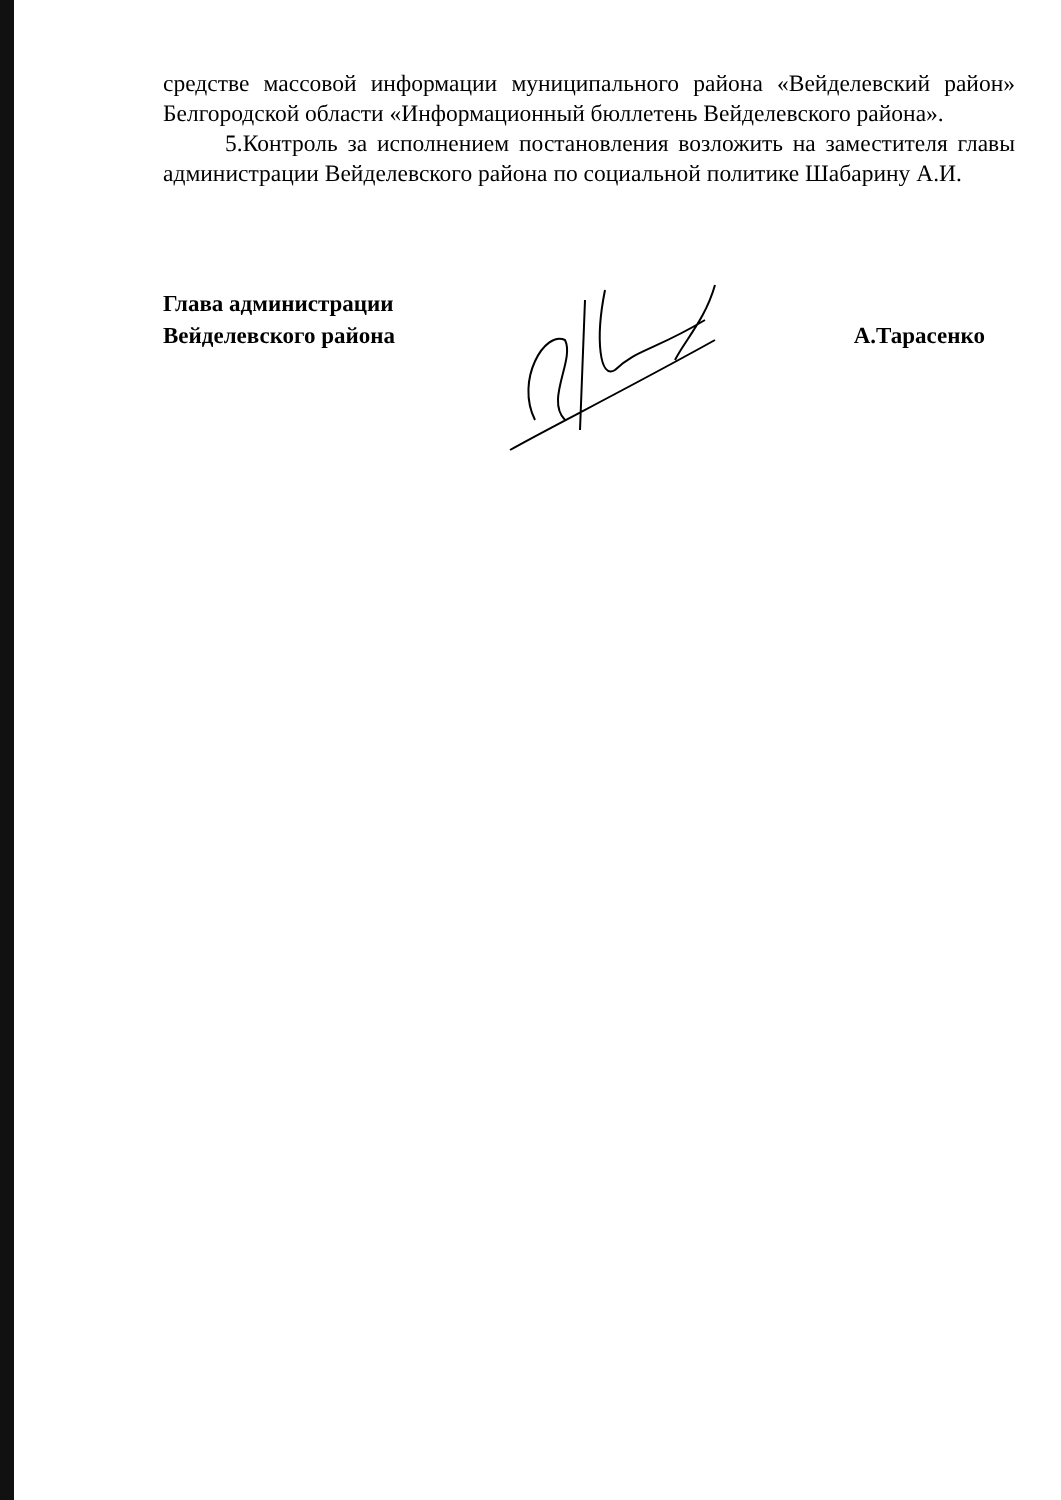средстве массовой информации муниципального района «Вейделевский район» Белгородской области «Информационный бюллетень Вейделевского района».
5.Контроль за исполнением постановления возложить на заместителя главы администрации Вейделевского района по социальной политике Шабарину А.И.
Глава администрации
Вейделевского района
А.Тарасенко